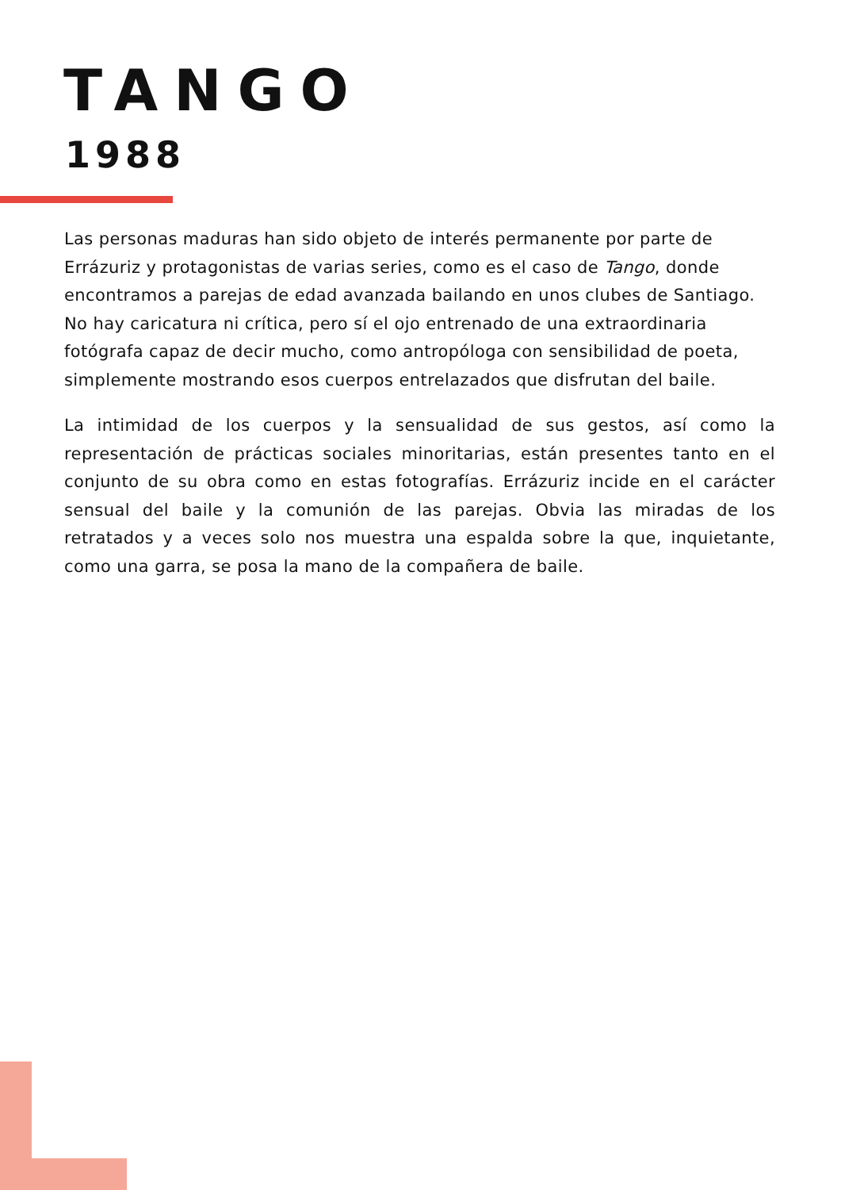TANGO
1988
Las personas maduras han sido objeto de interés permanente por parte de Errázuriz y protagonistas de varias series, como es el caso de Tango, donde encontramos a parejas de edad avanzada bailando en unos clubes de Santiago. No hay caricatura ni crítica, pero sí el ojo entrenado de una extraordinaria fotógrafa capaz de decir mucho, como antropóloga con sensibilidad de poeta, simplemente mostrando esos cuerpos entrelazados que disfrutan del baile.
La intimidad de los cuerpos y la sensualidad de sus gestos, así como la representación de prácticas sociales minoritarias, están presentes tanto en el conjunto de su obra como en estas fotografías. Errázuriz incide en el carácter sensual del baile y la comunión de las parejas. Obvia las miradas de los retratados y a veces solo nos muestra una espalda sobre la que, inquietante, como una garra, se posa la mano de la compañera de baile.